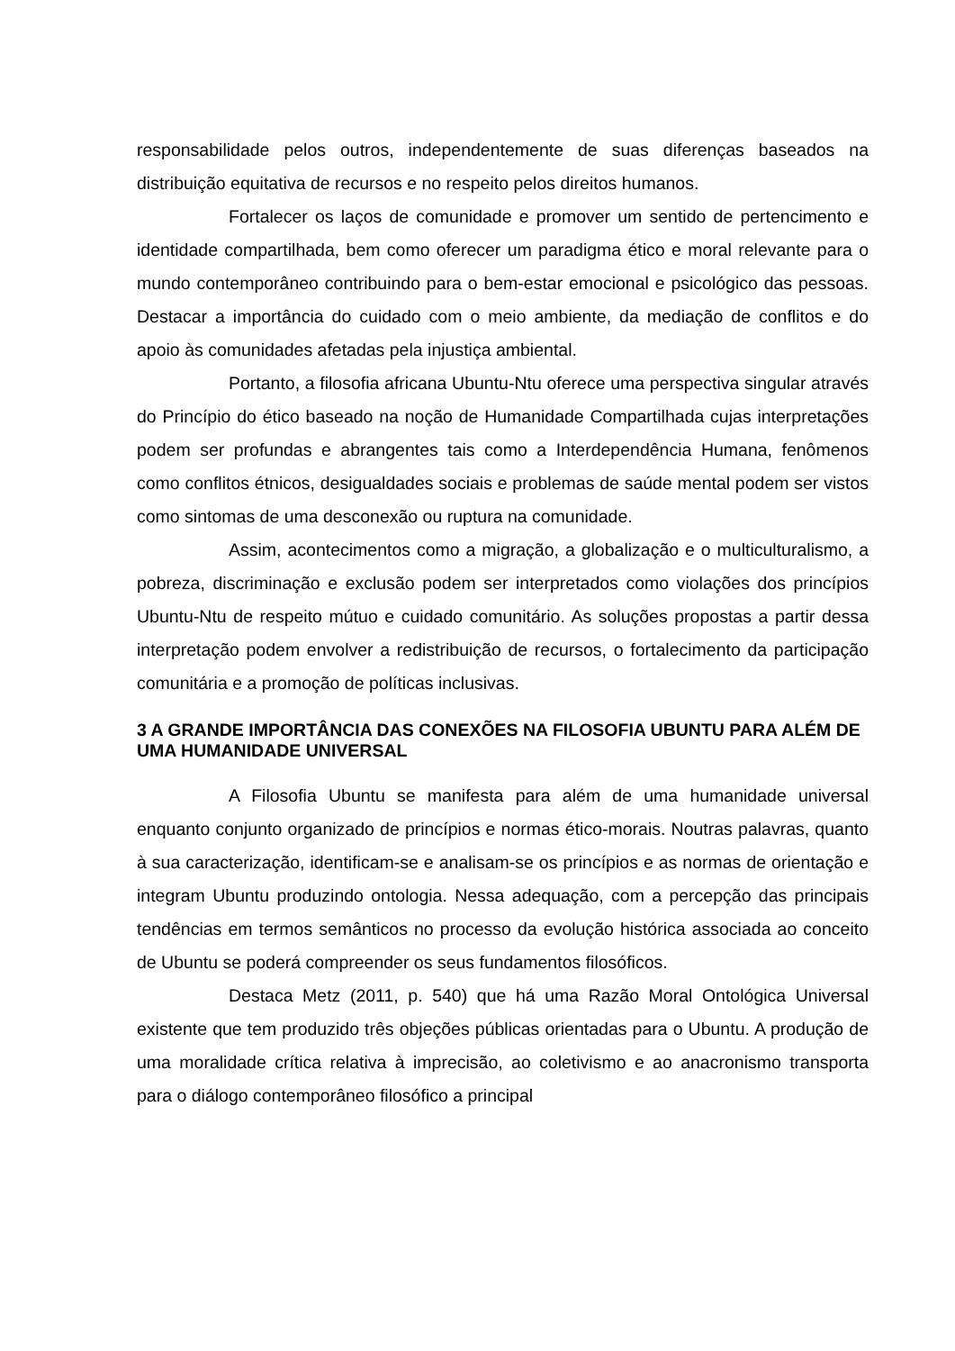responsabilidade pelos outros, independentemente de suas diferenças baseados na distribuição equitativa de recursos e no respeito pelos direitos humanos.
Fortalecer os laços de comunidade e promover um sentido de pertencimento e identidade compartilhada, bem como oferecer um paradigma ético e moral relevante para o mundo contemporâneo contribuindo para o bem-estar emocional e psicológico das pessoas. Destacar a importância do cuidado com o meio ambiente, da mediação de conflitos e do apoio às comunidades afetadas pela injustiça ambiental.
Portanto, a filosofia africana Ubuntu-Ntu oferece uma perspectiva singular através do Princípio do ético baseado na noção de Humanidade Compartilhada cujas interpretações podem ser profundas e abrangentes tais como a Interdependência Humana, fenômenos como conflitos étnicos, desigualdades sociais e problemas de saúde mental podem ser vistos como sintomas de uma desconexão ou ruptura na comunidade.
Assim, acontecimentos como a migração, a globalização e o multiculturalismo, a pobreza, discriminação e exclusão podem ser interpretados como violações dos princípios Ubuntu-Ntu de respeito mútuo e cuidado comunitário. As soluções propostas a partir dessa interpretação podem envolver a redistribuição de recursos, o fortalecimento da participação comunitária e a promoção de políticas inclusivas.
3 A GRANDE IMPORTÂNCIA DAS CONEXÕES NA FILOSOFIA UBUNTU PARA ALÉM DE UMA HUMANIDADE UNIVERSAL
A Filosofia Ubuntu se manifesta para além de uma humanidade universal enquanto conjunto organizado de princípios e normas ético-morais. Noutras palavras, quanto à sua caracterização, identificam-se e analisam-se os princípios e as normas de orientação e integram Ubuntu produzindo ontologia. Nessa adequação, com a percepção das principais tendências em termos semânticos no processo da evolução histórica associada ao conceito de Ubuntu se poderá compreender os seus fundamentos filosóficos.
Destaca Metz (2011, p. 540) que há uma Razão Moral Ontológica Universal existente que tem produzido três objeções públicas orientadas para o Ubuntu. A produção de uma moralidade crítica relativa à imprecisão, ao coletivismo e ao anacronismo transporta para o diálogo contemporâneo filosófico a principal